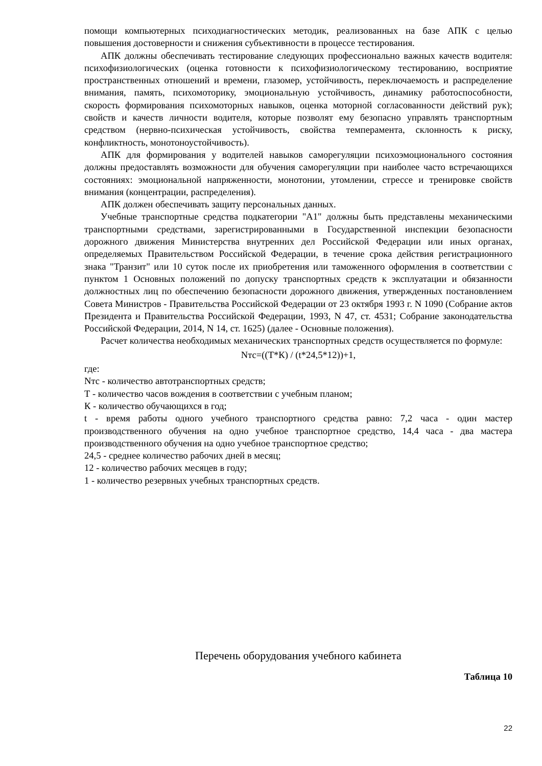помощи компьютерных психодиагностических методик, реализованных на базе АПК с целью повышения достоверности и снижения субъективности в процессе тестирования.
АПК должны обеспечивать тестирование следующих профессионально важных качеств водителя: психофизиологических (оценка готовности к психофизиологическому тестированию, восприятие пространственных отношений и времени, глазомер, устойчивость, переключаемость и распределение внимания, память, психомоторику, эмоциональную устойчивость, динамику работоспособности, скорость формирования психомоторных навыков, оценка моторной согласованности действий рук); свойств и качеств личности водителя, которые позволят ему безопасно управлять транспортным средством (нервно-психическая устойчивость, свойства темперамента, склонность к риску, конфликтность, монотоноустойчивость).
АПК для формирования у водителей навыков саморегуляции психоэмоционального состояния должны предоставлять возможности для обучения саморегуляции при наиболее часто встречающихся состояниях: эмоциональной напряженности, монотонии, утомлении, стрессе и тренировке свойств внимания (концентрации, распределения).
АПК должен обеспечивать защиту персональных данных.
Учебные транспортные средства подкатегории "A1" должны быть представлены механическими транспортными средствами, зарегистрированными в Государственной инспекции безопасности дорожного движения Министерства внутренних дел Российской Федерации или иных органах, определяемых Правительством Российской Федерации, в течение срока действия регистрационного знака "Транзит" или 10 суток после их приобретения или таможенного оформления в соответствии с пунктом 1 Основных положений по допуску транспортных средств к эксплуатации и обязанности должностных лиц по обеспечению безопасности дорожного движения, утвержденных постановлением Совета Министров - Правительства Российской Федерации от 23 октября 1993 г. N 1090 (Собрание актов Президента и Правительства Российской Федерации, 1993, N 47, ст. 4531; Собрание законодательства Российской Федерации, 2014, N 14, ст. 1625) (далее - Основные положения).
Расчет количества необходимых механических транспортных средств осуществляется по формуле:
Nтс=((Т*К) / (t*24,5*12))+1,
где:
Nтс - количество автотранспортных средств;
Т - количество часов вождения в соответствии с учебным планом;
К - количество обучающихся в год;
t - время работы одного учебного транспортного средства равно: 7,2 часа - один мастер производственного обучения на одно учебное транспортное средство, 14,4 часа - два мастера производственного обучения на одно учебное транспортное средство;
24,5 - среднее количество рабочих дней в месяц;
12 - количество рабочих месяцев в году;
1 - количество резервных учебных транспортных средств.
Перечень оборудования учебного кабинета
Таблица 10
22